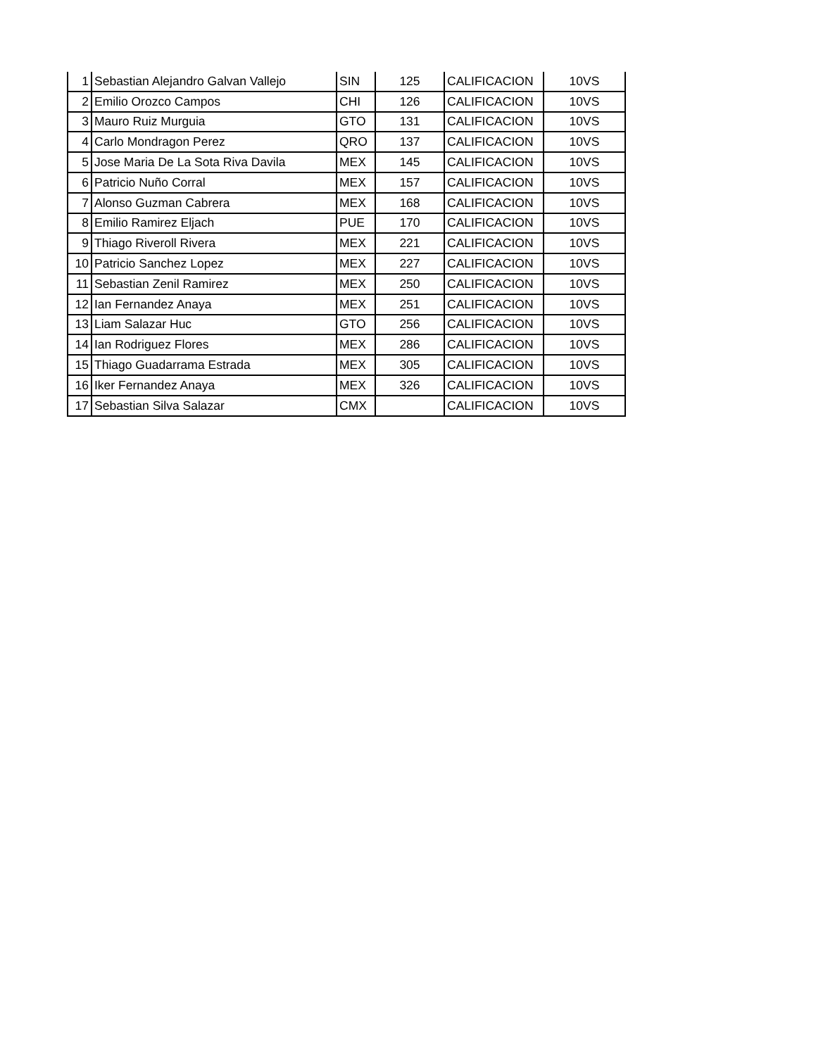| 1 | Sebastian Alejandro Galvan Vallejo | SIN | 125 | CALIFICACION | 10VS |
| 2 | Emilio Orozco Campos | CHI | 126 | CALIFICACION | 10VS |
| 3 | Mauro Ruiz Murguia | GTO | 131 | CALIFICACION | 10VS |
| 4 | Carlo Mondragon Perez | QRO | 137 | CALIFICACION | 10VS |
| 5 | Jose Maria De La Sota Riva Davila | MEX | 145 | CALIFICACION | 10VS |
| 6 | Patricio Nuño Corral | MEX | 157 | CALIFICACION | 10VS |
| 7 | Alonso Guzman Cabrera | MEX | 168 | CALIFICACION | 10VS |
| 8 | Emilio Ramirez Eljach | PUE | 170 | CALIFICACION | 10VS |
| 9 | Thiago Riveroll Rivera | MEX | 221 | CALIFICACION | 10VS |
| 10 | Patricio Sanchez Lopez | MEX | 227 | CALIFICACION | 10VS |
| 11 | Sebastian Zenil Ramirez | MEX | 250 | CALIFICACION | 10VS |
| 12 | Ian Fernandez Anaya | MEX | 251 | CALIFICACION | 10VS |
| 13 | Liam Salazar Huc | GTO | 256 | CALIFICACION | 10VS |
| 14 | Ian Rodriguez Flores | MEX | 286 | CALIFICACION | 10VS |
| 15 | Thiago Guadarrama Estrada | MEX | 305 | CALIFICACION | 10VS |
| 16 | Iker Fernandez Anaya | MEX | 326 | CALIFICACION | 10VS |
| 17 | Sebastian Silva Salazar | CMX | | CALIFICACION | 10VS |